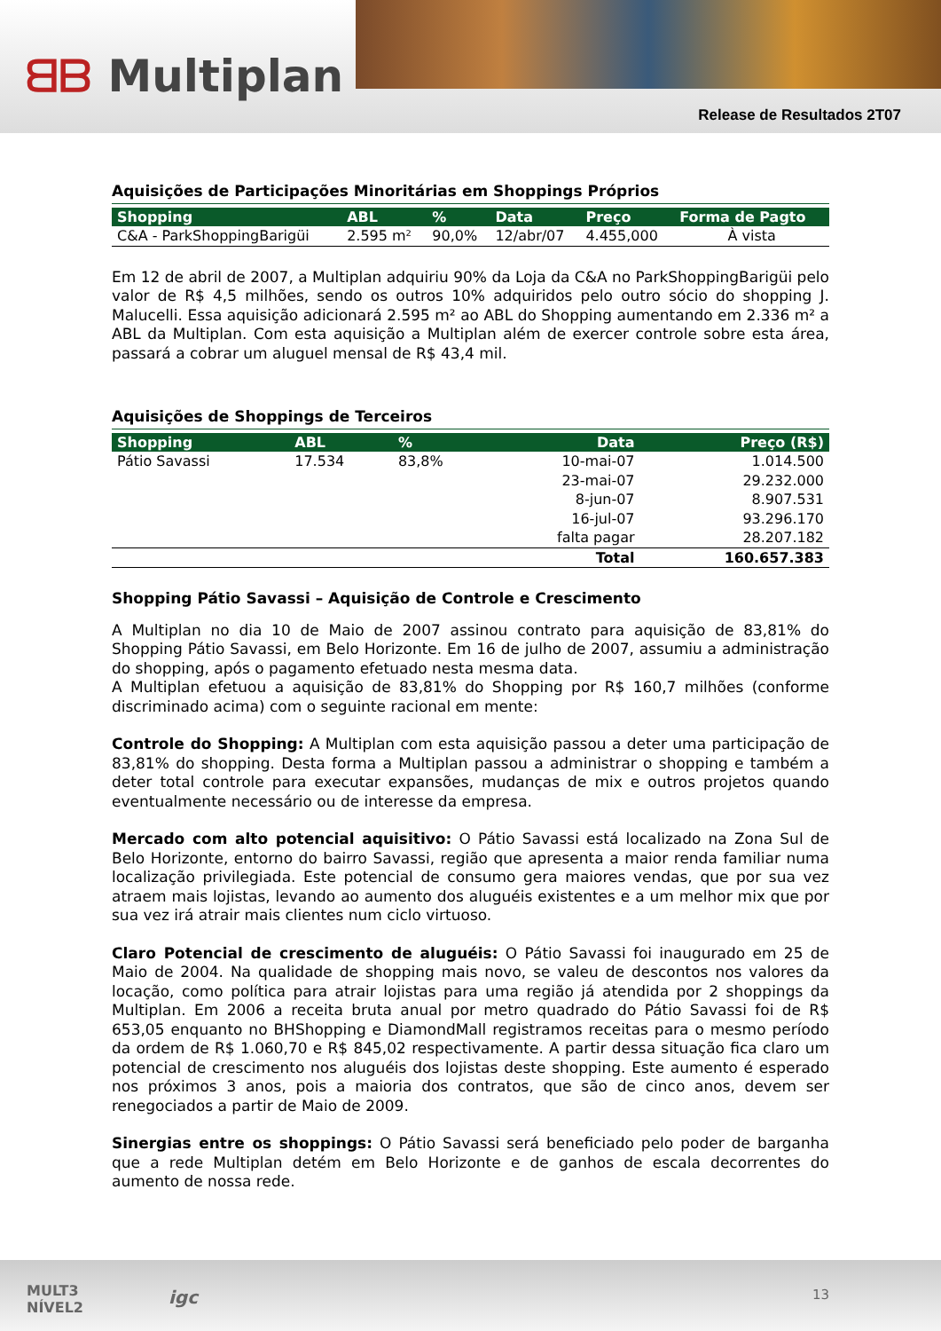ᗺᗷ Multiplan
Release de Resultados 2T07
Aquisições de Participações Minoritárias em Shoppings Próprios
| Shopping | ABL | % | Data | Preço | Forma de Pagto |
| --- | --- | --- | --- | --- | --- |
| C&A - ParkShoppingBarigüi | 2.595 m² | 90,0% | 12/abr/07 | 4.455,000 | À vista |
Em 12 de abril de 2007, a Multiplan adquiriu 90% da Loja da C&A no ParkShoppingBarigüi pelo valor de R$ 4,5 milhões, sendo os outros 10% adquiridos pelo outro sócio do shopping J. Malucelli. Essa aquisição adicionará 2.595 m² ao ABL do Shopping aumentando em 2.336 m² a ABL da Multiplan. Com esta aquisição a Multiplan além de exercer controle sobre esta área, passará a cobrar um aluguel mensal de R$ 43,4 mil.
Aquisições de Shoppings de Terceiros
| Shopping | ABL | % | Data | Preço (R$) |
| --- | --- | --- | --- | --- |
| Pátio Savassi | 17.534 | 83,8% | 10-mai-07 | 1.014.500 |
| | | | 23-mai-07 | 29.232.000 |
| | | | 8-jun-07 | 8.907.531 |
| | | | 16-jul-07 | 93.296.170 |
| | | | falta pagar | 28.207.182 |
| | | | Total | 160.657.383 |
Shopping Pátio Savassi – Aquisição de Controle e Crescimento
A Multiplan no dia 10 de Maio de 2007 assinou contrato para aquisição de 83,81% do Shopping Pátio Savassi, em Belo Horizonte. Em 16 de julho de 2007, assumiu a administração do shopping, após o pagamento efetuado nesta mesma data.
A Multiplan efetuou a aquisição de 83,81% do Shopping por R$ 160,7 milhões (conforme discriminado acima) com o seguinte racional em mente:
Controle do Shopping: A Multiplan com esta aquisição passou a deter uma participação de 83,81% do shopping. Desta forma a Multiplan passou a administrar o shopping e também a deter total controle para executar expansões, mudanças de mix e outros projetos quando eventualmente necessário ou de interesse da empresa.
Mercado com alto potencial aquisitivo: O Pátio Savassi está localizado na Zona Sul de Belo Horizonte, entorno do bairro Savassi, região que apresenta a maior renda familiar numa localização privilegiada. Este potencial de consumo gera maiores vendas, que por sua vez atraem mais lojistas, levando ao aumento dos aluguéis existentes e a um melhor mix que por sua vez irá atrair mais clientes num ciclo virtuoso.
Claro Potencial de crescimento de aluguéis: O Pátio Savassi foi inaugurado em 25 de Maio de 2004. Na qualidade de shopping mais novo, se valeu de descontos nos valores da locação, como política para atrair lojistas para uma região já atendida por 2 shoppings da Multiplan. Em 2006 a receita bruta anual por metro quadrado do Pátio Savassi foi de R$ 653,05 enquanto no BHShopping e DiamondMall registramos receitas para o mesmo período da ordem de R$ 1.060,70 e R$ 845,02 respectivamente. A partir dessa situação fica claro um potencial de crescimento nos aluguéis dos lojistas deste shopping. Este aumento é esperado nos próximos 3 anos, pois a maioria dos contratos, que são de cinco anos, devem ser renegociados a partir de Maio de 2009.
Sinergias entre os shoppings: O Pátio Savassi será beneficiado pelo poder de barganha que a rede Multiplan detém em Belo Horizonte e de ganhos de escala decorrentes do aumento de nossa rede.
MULT3
NÍVEL2
igc 13